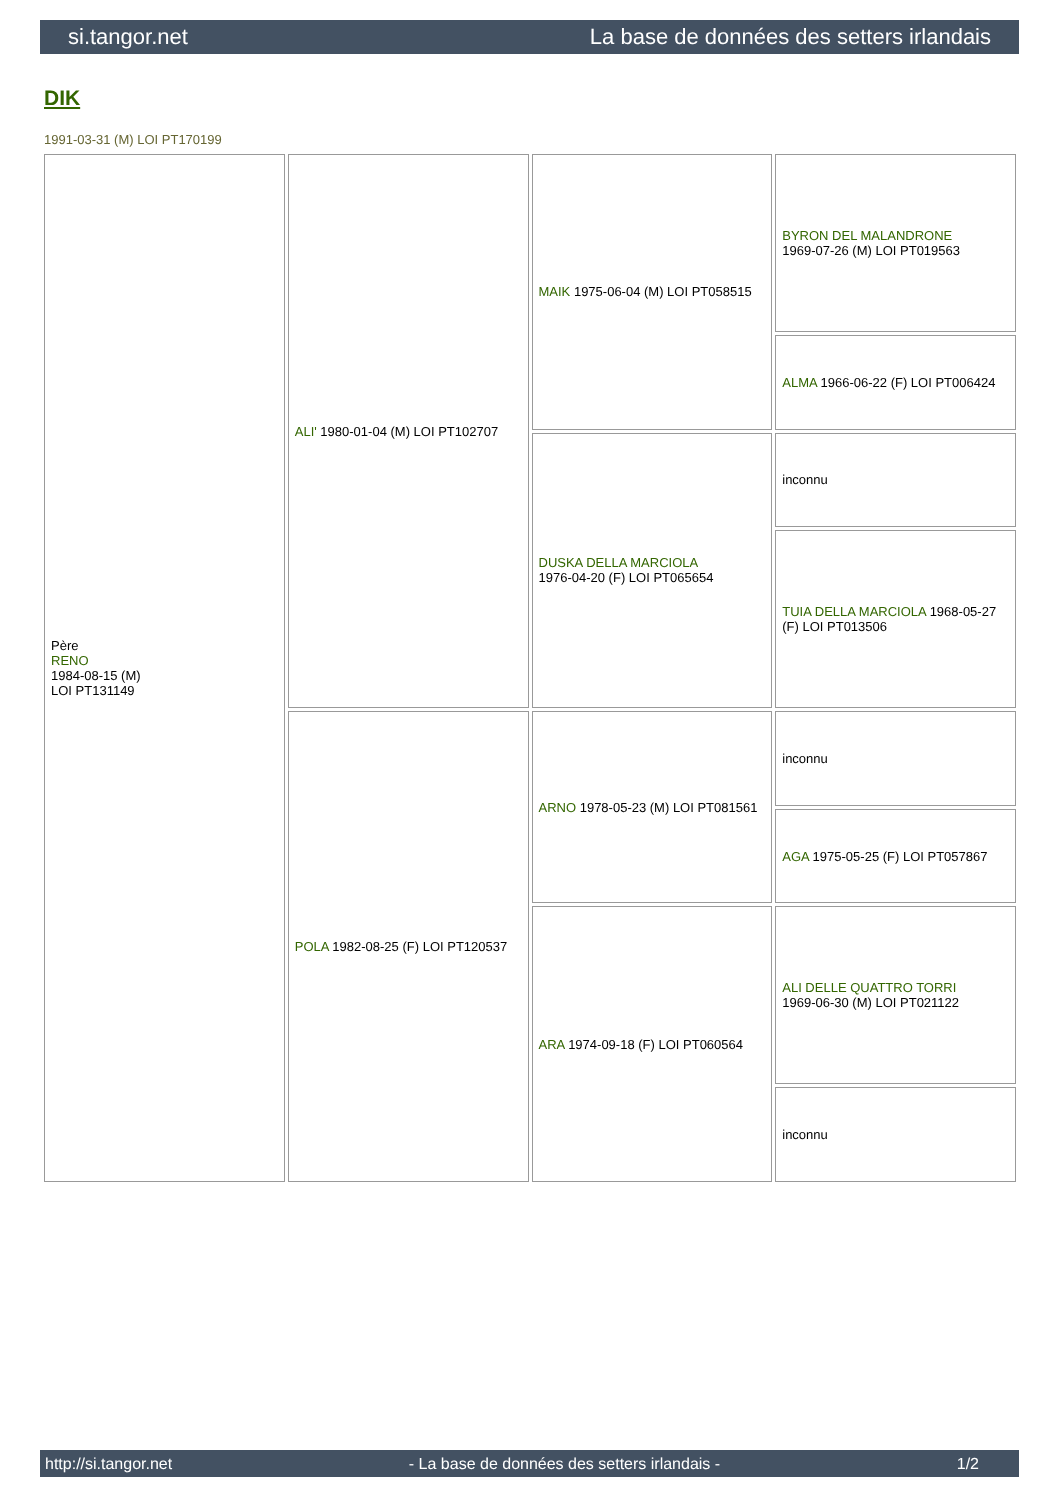si.tangor.net La base de données des setters irlandais
DIK
1991-03-31 (M) LOI PT170199
| Père RENO 1984-08-15 (M) LOI PT131149 | ALI' 1980-01-04 (M) LOI PT102707 | MAIK 1975-06-04 (M) LOI PT058515 | BYRON DEL MALANDRONE 1969-07-26 (M) LOI PT019563 |
| | | | ALMA 1966-06-22 (F) LOI PT006424 |
| | | DUSKA DELLA MARCIOLA 1976-04-20 (F) LOI PT065654 | inconnu |
| | | | TUIA DELLA MARCIOLA 1968-05-27 (F) LOI PT013506 |
| | POLA 1982-08-25 (F) LOI PT120537 | ARNO 1978-05-23 (M) LOI PT081561 | inconnu |
| | | | AGA 1975-05-25 (F) LOI PT057867 |
| | | ARA 1974-09-18 (F) LOI PT060564 | ALI DELLE QUATTRO TORRI 1969-06-30 (M) LOI PT021122 |
| | | | inconnu |
http://si.tangor.net - La base de données des setters irlandais - 1/2